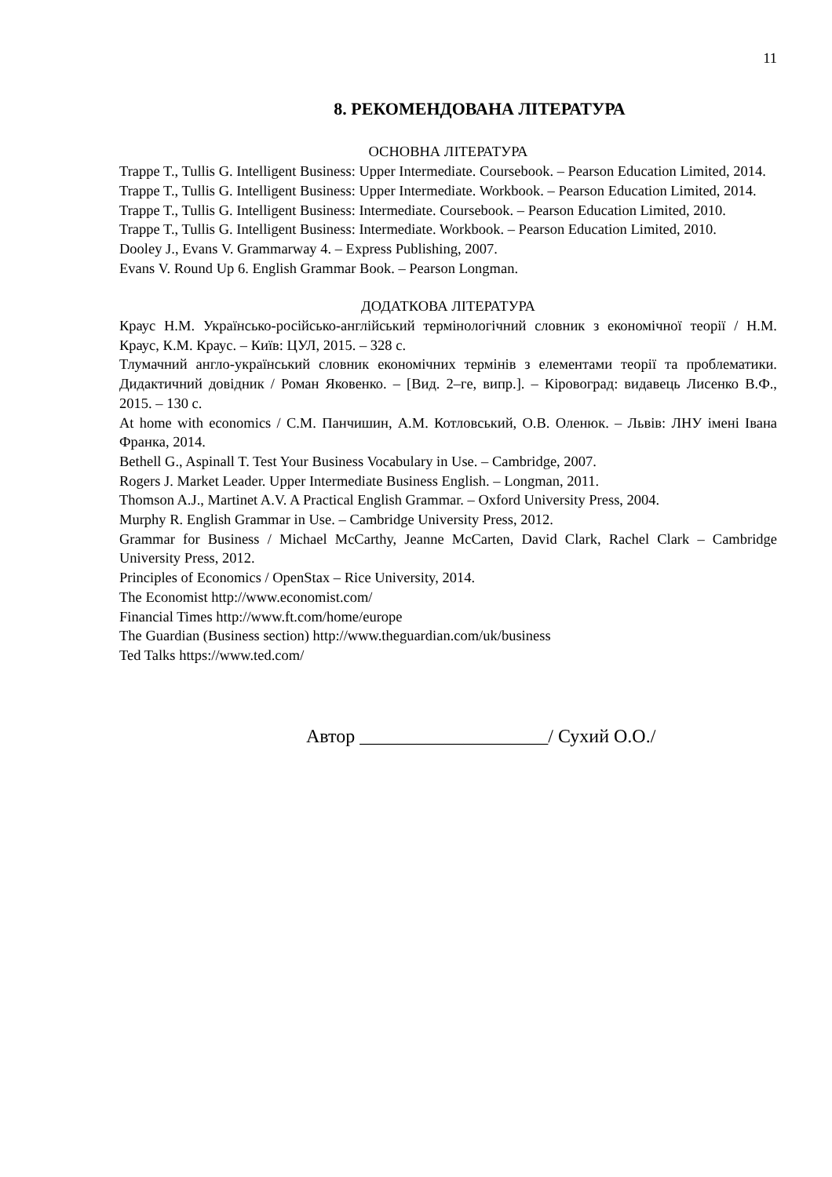11
8. РЕКОМЕНДОВАНА ЛІТЕРАТУРА
ОСНОВНА ЛІТЕРАТУРА
Trappe T., Tullis G. Intelligent Business: Upper Intermediate. Coursebook. – Pearson Education Limited, 2014.
Trappe T., Tullis G. Intelligent Business: Upper Intermediate. Workbook. – Pearson Education Limited, 2014.
Trappe T., Tullis G. Intelligent Business: Intermediate. Coursebook. – Pearson Education Limited, 2010.
Trappe T., Tullis G. Intelligent Business: Intermediate. Workbook. – Pearson Education Limited, 2010.
Dooley J., Evans V. Grammarway 4. – Express Publishing, 2007.
Evans V. Round Up 6. English Grammar Book. – Pearson Longman.
ДОДАТКОВА ЛІТЕРАТУРА
Краус Н.М. Українсько-російсько-англійський термінологічний словник з економічної теорії / Н.М. Краус, К.М. Краус. – Київ: ЦУЛ, 2015. – 328 с.
Тлумачний англо-український словник економічних термінів з елементами теорії та проблематики. Дидактичний довідник / Роман Яковенко. – [Вид. 2–ге, випр.]. – Кіровоград: видавець Лисенко В.Ф., 2015. – 130 с.
At home with economics / С.М. Панчишин, А.М. Котловський, О.В. Оленюк. – Львів: ЛНУ імені Івана Франка, 2014.
Bethell G., Aspinall T. Test Your Business Vocabulary in Use. – Cambridge, 2007.
Rogers J. Market Leader. Upper Intermediate Business English. – Longman, 2011.
Thomson A.J., Martinet A.V. A Practical English Grammar. – Oxford University Press, 2004.
Murphy R. English Grammar in Use. – Cambridge University Press, 2012.
Grammar for Business / Michael McCarthy, Jeanne McCarten, David Clark, Rachel Clark – Cambridge University Press, 2012.
Principles of Economics / OpenStax – Rice University, 2014.
The Economist http://www.economist.com/
Financial Times http://www.ft.com/home/europe
The Guardian (Business section) http://www.theguardian.com/uk/business
Ted Talks https://www.ted.com/
Автор ____________________/ Сухий О.О./